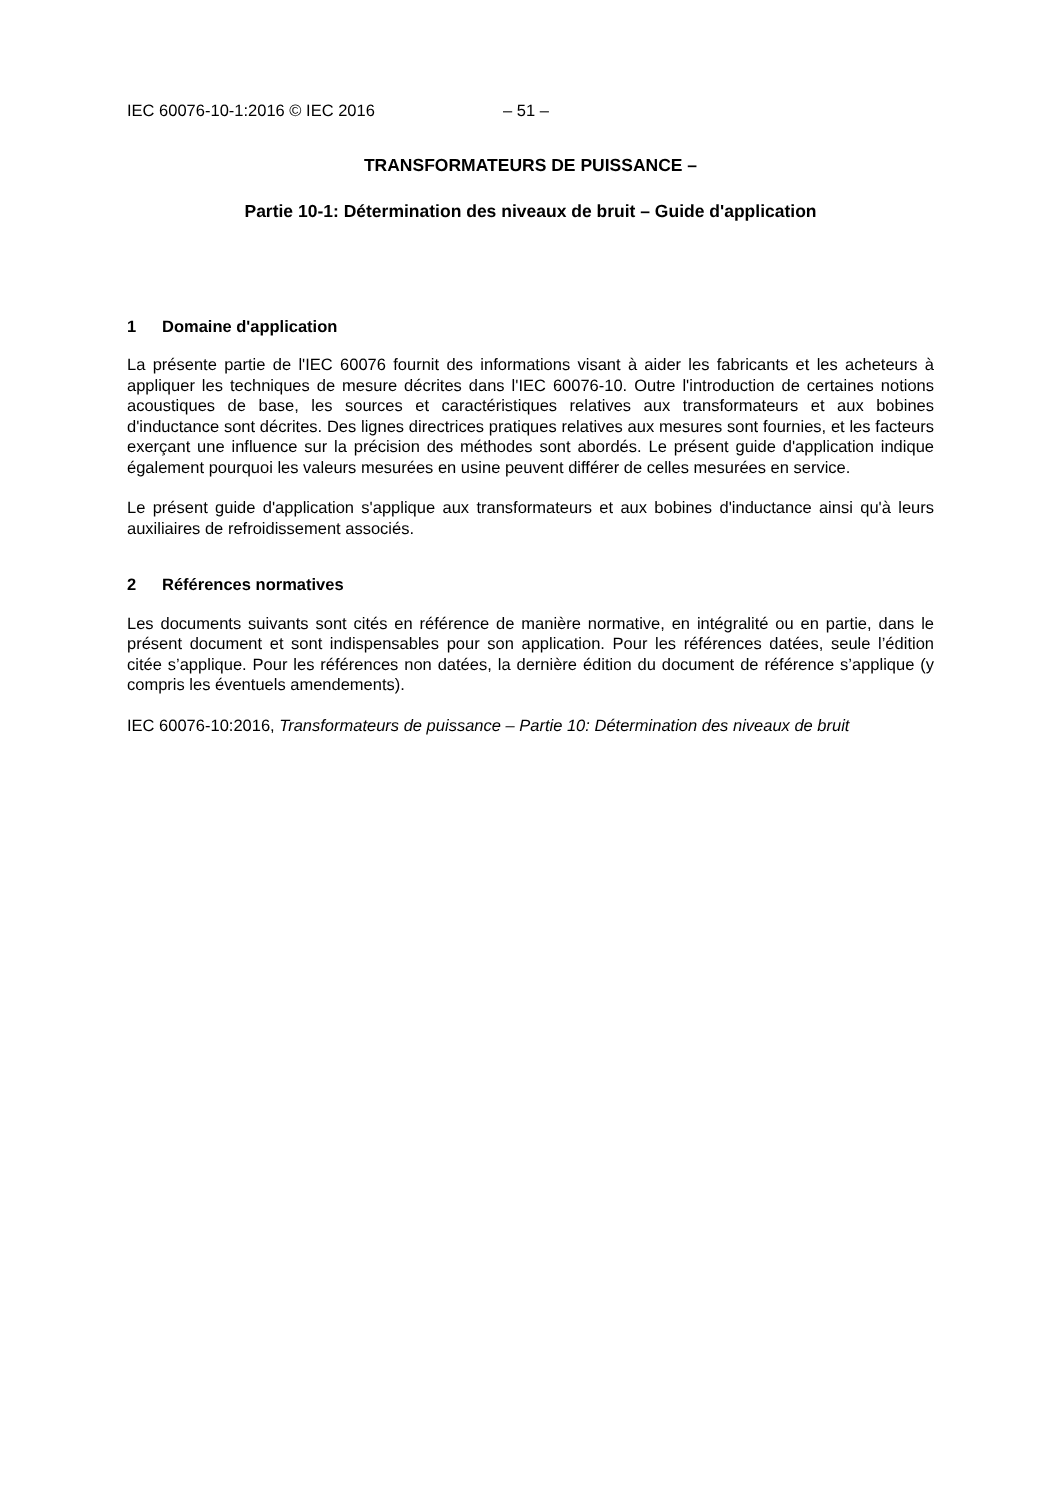IEC 60076-10-1:2016 © IEC 2016 – 51 –
TRANSFORMATEURS DE PUISSANCE –
Partie 10-1: Détermination des niveaux de bruit – Guide d'application
1 Domaine d'application
La présente partie de l'IEC 60076 fournit des informations visant à aider les fabricants et les acheteurs à appliquer les techniques de mesure décrites dans l'IEC 60076-10. Outre l'introduction de certaines notions acoustiques de base, les sources et caractéristiques relatives aux transformateurs et aux bobines d'inductance sont décrites. Des lignes directrices pratiques relatives aux mesures sont fournies, et les facteurs exerçant une influence sur la précision des méthodes sont abordés. Le présent guide d'application indique également pourquoi les valeurs mesurées en usine peuvent différer de celles mesurées en service.
Le présent guide d'application s'applique aux transformateurs et aux bobines d'inductance ainsi qu'à leurs auxiliaires de refroidissement associés.
2 Références normatives
Les documents suivants sont cités en référence de manière normative, en intégralité ou en partie, dans le présent document et sont indispensables pour son application. Pour les références datées, seule l’édition citée s’applique. Pour les références non datées, la dernière édition du document de référence s’applique (y compris les éventuels amendements).
IEC 60076-10:2016, Transformateurs de puissance – Partie 10: Détermination des niveaux de bruit